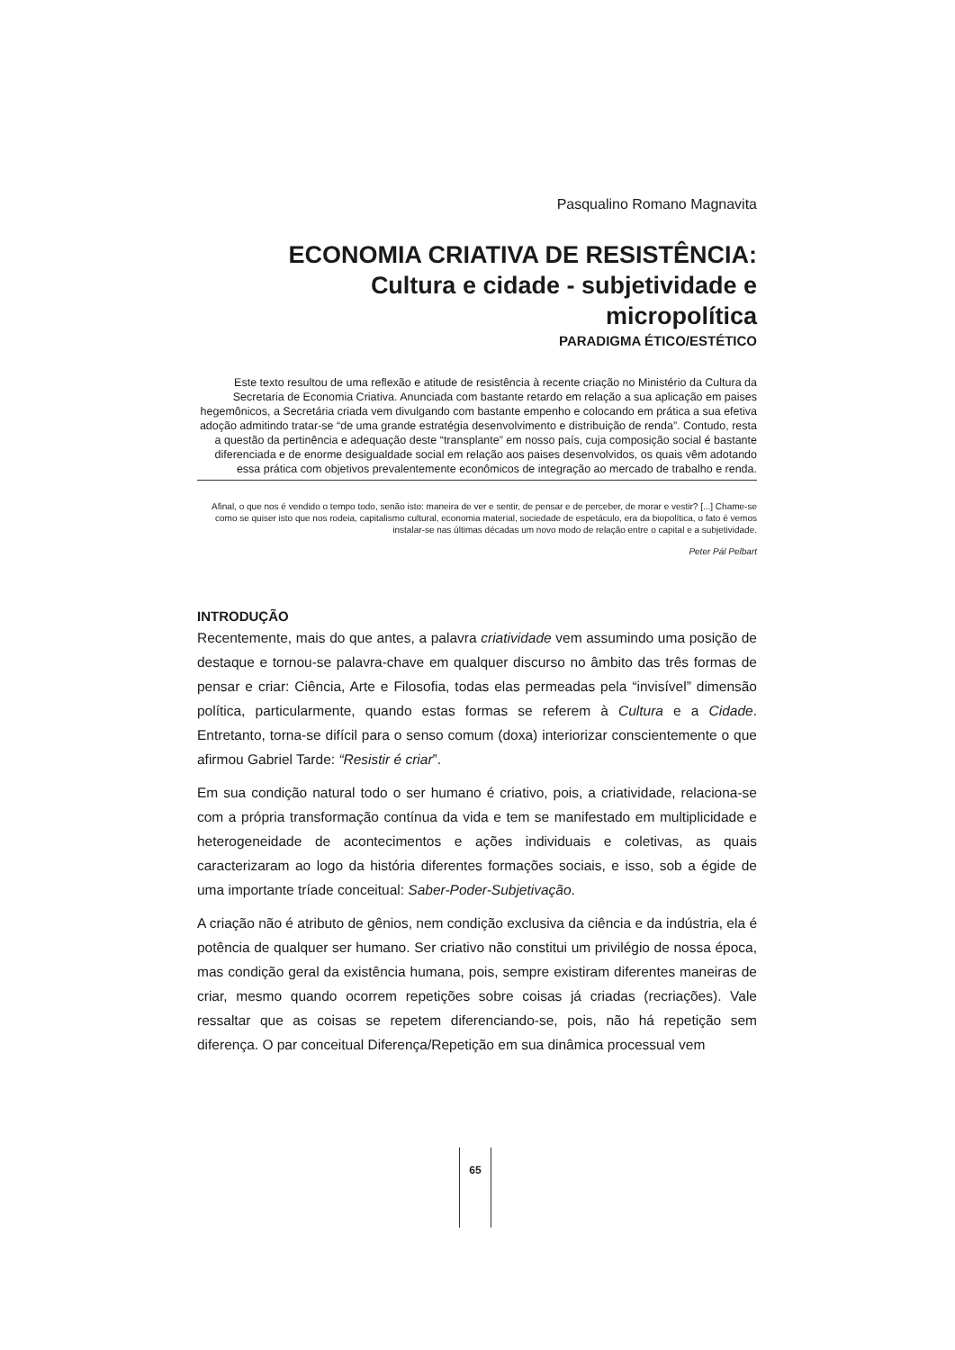Pasqualino Romano Magnavita
ECONOMIA CRIATIVA DE RESISTÊNCIA:
Cultura e cidade - subjetividade e
micropolítica
PARADIGMA ÉTICO/ESTÉTICO
Este texto resultou de uma reflexão e atitude de resistência à recente criação no Ministério da Cultura da Secretaria de Economia Criativa. Anunciada com bastante retardo em relação a sua aplicação em paises hegemônicos, a Secretária criada vem divulgando com bastante empenho e colocando em prática a sua efetiva adoção admitindo tratar-se “de uma grande estratégia desenvolvimento e distribuição de renda”. Contudo, resta a questão da pertinência e adequação deste “transplante” em nosso país, cuja composição social é bastante diferenciada e de enorme desigualdade social em relação aos paises desenvolvidos, os quais vêm adotando essa prática com objetivos prevalentemente econômicos de integração ao mercado de trabalho e renda.
Afinal, o que nos é vendido o tempo todo, senão isto: maneira de ver e sentir, de pensar e de perceber, de morar e vestir? [...] Chame-se como se quiser isto que nos rodeia, capitalismo cultural, economia material, sociedade de espetáculo, era da biopolítica, o fato é vemos instalar-se nas últimas décadas um novo modo de relação entre o capital e a subjetividade.
Peter Pál Pelbart
INTRODUÇÃO
Recentemente, mais do que antes, a palavra criatividade vem assumindo uma posição de destaque e tornou-se palavra-chave em qualquer discurso no âmbito das três formas de pensar e criar: Ciência, Arte e Filosofia, todas elas permeadas pela “invisível” dimensão política, particularmente, quando estas formas se referem à Cultura e a Cidade. Entretanto, torna-se difícil para o senso comum (doxa) interiorizar conscientemente o que afirmou Gabriel Tarde: “Resistir é criar”.
Em sua condição natural todo o ser humano é criativo, pois, a criatividade, relaciona-se com a própria transformação contínua da vida e tem se manifestado em multiplicidade e heterogeneidade de acontecimentos e ações individuais e coletivas, as quais caracterizaram ao logo da história diferentes formações sociais, e isso, sob a égide de uma importante tríade conceitual: Saber-Poder-Subjetivação.
A criação não é atributo de gênios, nem condição exclusiva da ciência e da indústria, ela é potência de qualquer ser humano. Ser criativo não constitui um privilégio de nossa época, mas condição geral da existência humana, pois, sempre existiram diferentes maneiras de criar, mesmo quando ocorrem repetições sobre coisas já criadas (recriações). Vale ressaltar que as coisas se repetem diferenciando-se, pois, não há repetição sem diferença. O par conceitual Diferença/Repetição em sua dinâmica processual vem
65